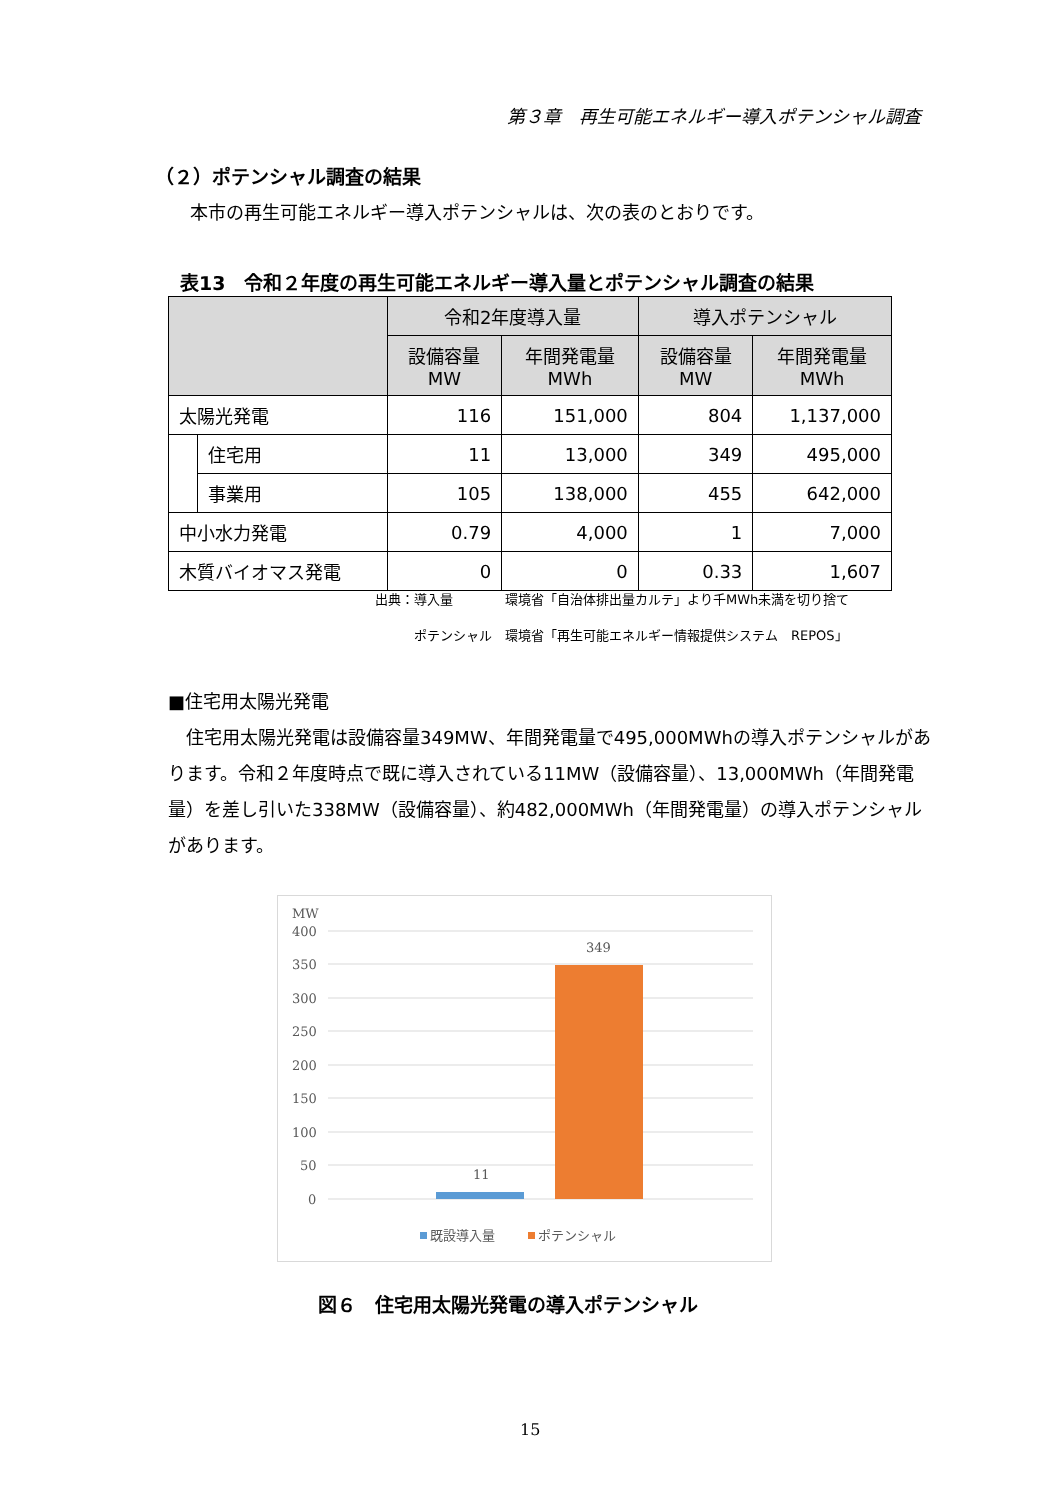第３章　再生可能エネルギー導入ポテンシャル調査
（２）ポテンシャル調査の結果
本市の再生可能エネルギー導入ポテンシャルは、次の表のとおりです。
表13　令和２年度の再生可能エネルギー導入量とポテンシャル調査の結果
| | | 令和2年度導入量 | | 導入ポテンシャル | |
| --- | --- | --- | --- | --- | --- |
| | | 設備容量 MW | 年間発電量 MWh | 設備容量 MW | 年間発電量 MWh |
| 太陽光発電 | | 116 | 151,000 | 804 | 1,137,000 |
| | 住宅用 | 11 | 13,000 | 349 | 495,000 |
| | 事業用 | 105 | 138,000 | 455 | 642,000 |
| 中小水力発電 | | 0.79 | 4,000 | 1 | 7,000 |
| 木質バイオマス発電 | | 0 | 0 | 0.33 | 1,607 |
出典：導入量　　　　環境省「自治体排出量カルテ」より千MWh未満を切り捨て
　　　ポテンシャル　環境省「再生可能エネルギー情報提供システム　REPOS」
■住宅用太陽光発電
　住宅用太陽光発電は設備容量349MW、年間発電量で495,000MWhの導入ポテンシャルがあります。令和２年度時点で既に導入されている11MW（設備容量）、13,000MWh（年間発電量）を差し引いた338MW（設備容量）、約482,000MWh（年間発電量）の導入ポテンシャルがあります。
MW
400
350
300
250
200
150
100
50
0
11
349
既設導入量
ポテンシャル
図６　住宅用太陽光発電の導入ポテンシャル
15